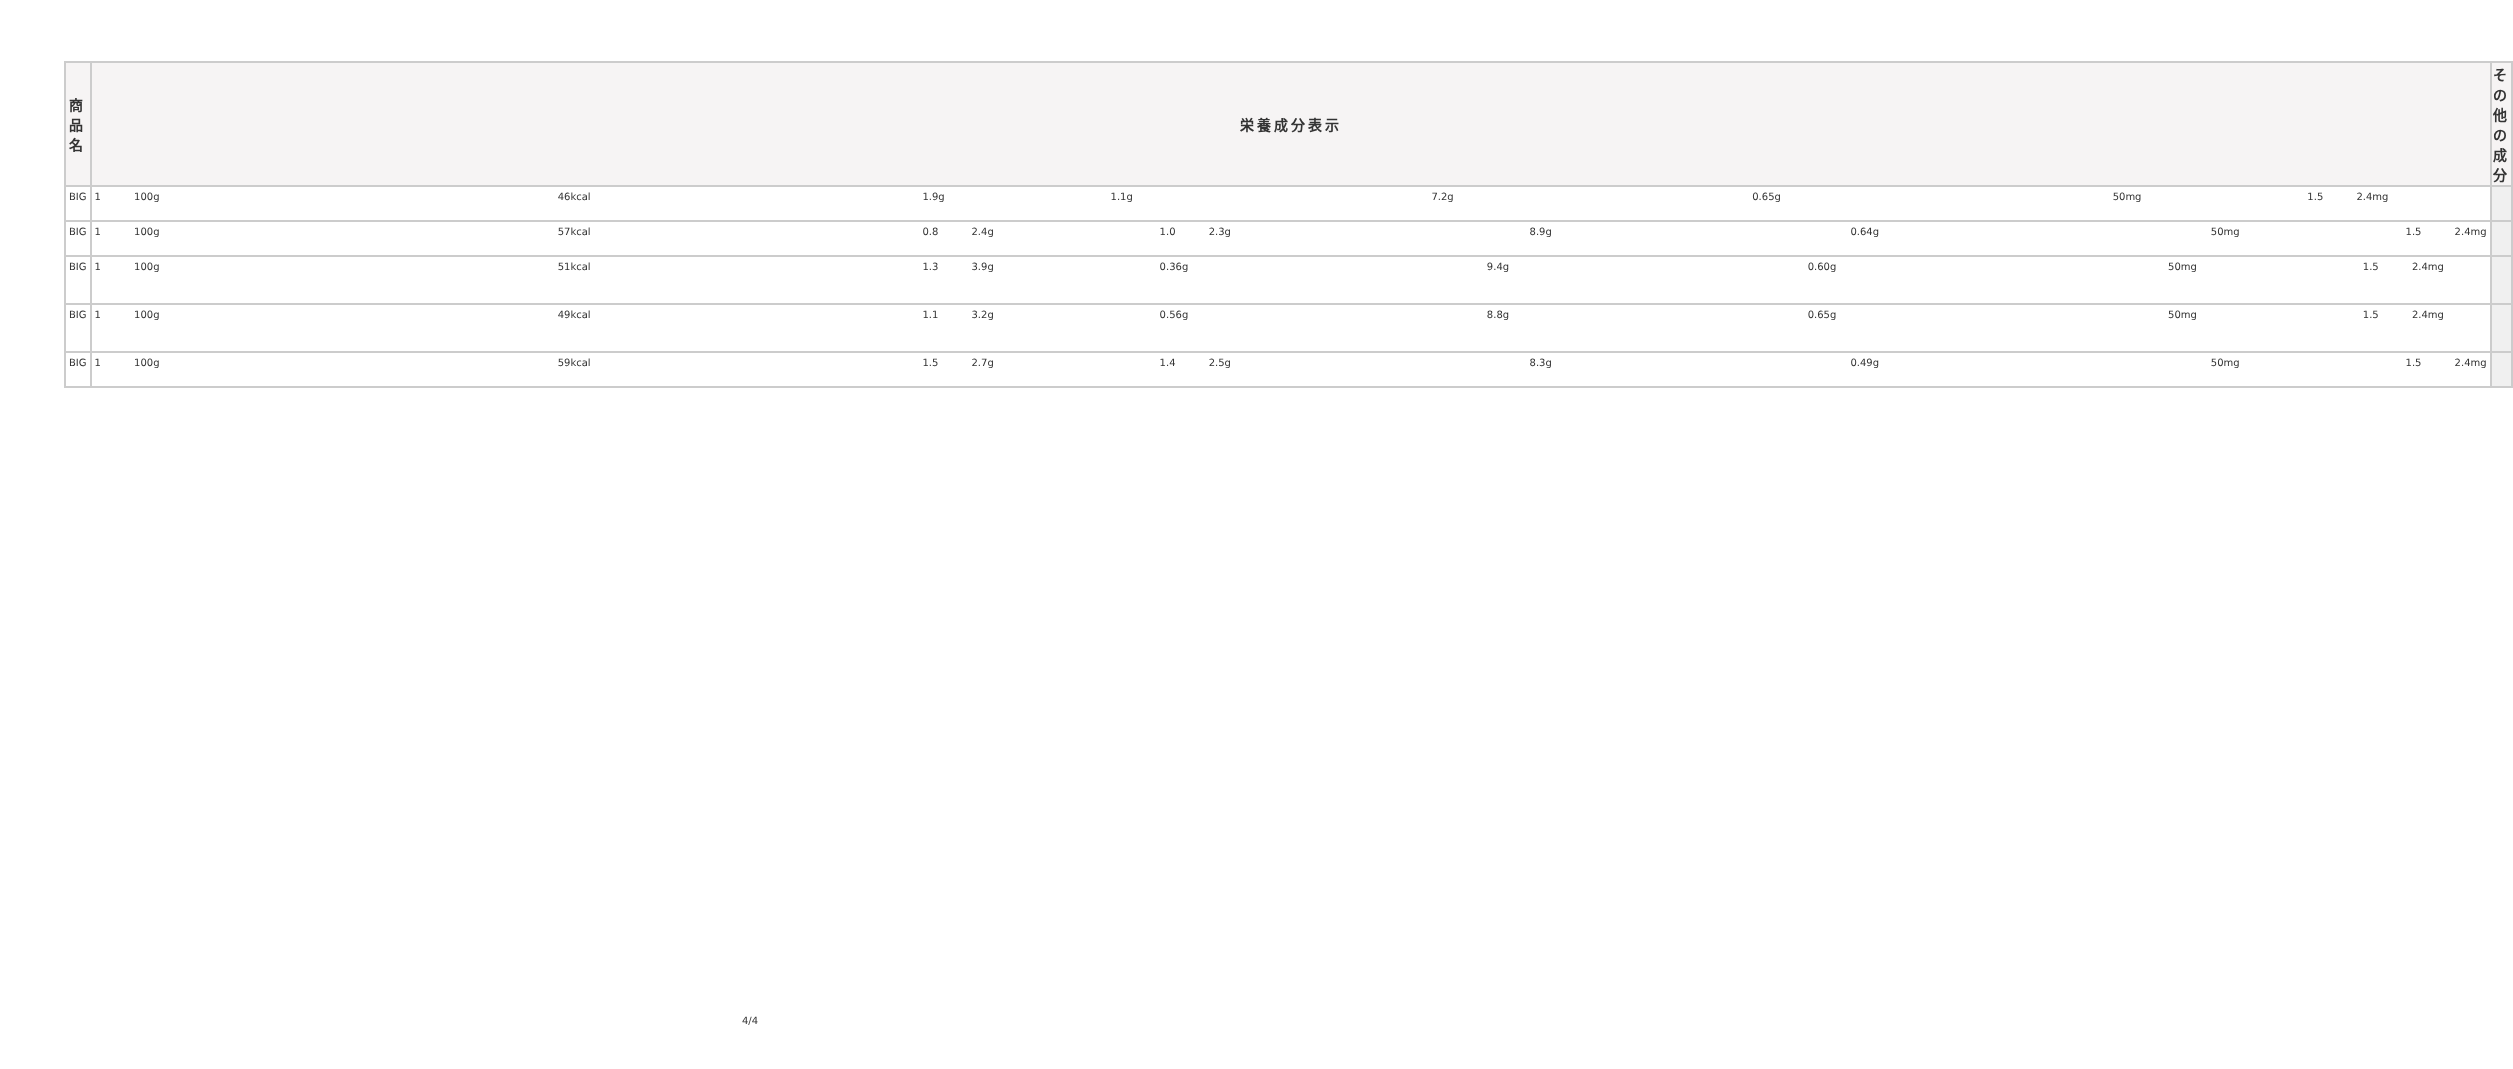| 商品名 | 栄養成分表示 | その他の成分 |
| --- | --- | --- |
| BIG | 1 100g 46kcal 1.9g 1.1g 7.2g 0.65g 50mg 1.5 2.4mg | |
| BIG | 1 100g 57kcal 0.8 2.4g 1.0 2.3g 8.9g 0.64g 50mg 1.5 2.4mg | |
| BIG | 1 100g 51kcal 1.3 3.9g 0.36g 9.4g 0.60g 50mg 1.5 2.4mg | |
| BIG | 1 100g 49kcal 1.1 3.2g 0.56g 8.8g 0.65g 50mg 1.5 2.4mg | |
| BIG | 1 100g 59kcal 1.5 2.7g 1.4 2.5g 8.3g 0.49g 50mg 1.5 2.4mg | |
4/4